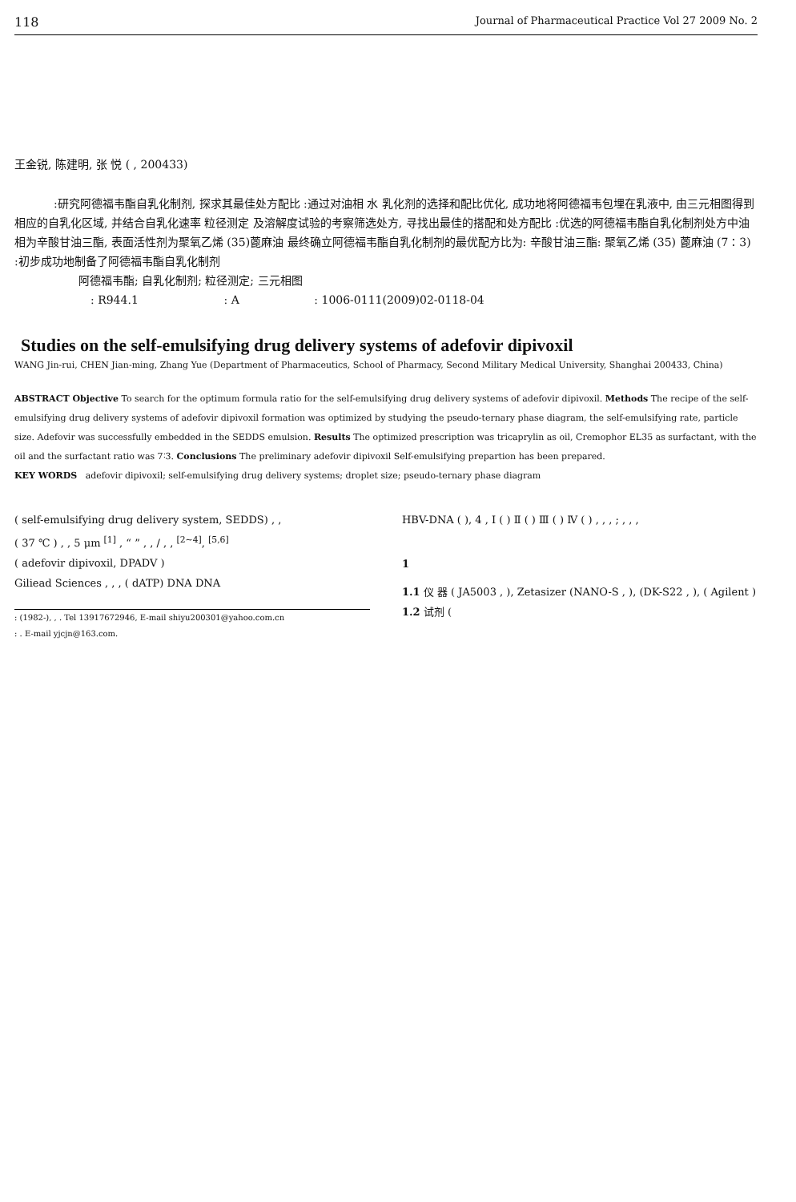118 Journal of Pharmaceutical Practice Vol 27 2009 No. 2
王金锐, 陈建明, 张 悦 ( , 200433)
:研究阿德福韦酯自乳化制剂, 探求其最佳处方配比 :通过对油相 水 乳化剂的选择和配比优化, 成功地将阿德福韦包埋在乳液中, 由三元相图得到相应的自乳化区域, 并结合自乳化速率 粒径测定 及溶解度试验的考察筛选处方, 寻找出最佳的搭配和处方配比 :优选的阿德福韦酯自乳化制剂处方中油相为辛酸甘油三酯, 表面活性剂为聚氧乙烯 (35)蓖麻油 最终确立阿德福韦酯自乳化制剂的最优配方比为: 辛酸甘油三酯: 聚氧乙烯 (35) 蓖麻油 (7∶3) :初步成功地制备了阿德福韦酯自乳化制剂
阿德福韦酯; 自乳化制剂; 粒径测定; 三元相图
: R944.1 : A : 1006-0111(2009)02-0118-04
Studies on the self-emulsifying drug delivery systems of adefovir dipivoxil
WANG Jin-rui, CHEN Jian-ming, Zhang Yue (Department of Pharmaceutics, School of Pharmacy, Second Military Medical University, Shanghai 200433, China)
ABSTRACT Objective To search for the optimum formula ratio for the self-emulsifying drug delivery systems of adefovir dipivoxil. Methods The recipe of the self-emulsifying drug delivery systems of adefovir dipivoxil formation was optimized by studying the pseudo-ternary phase diagram, the self-emulsifying rate, particle size. Adefovir was successfully embedded in the SEDDS emulsion. Results The optimized prescription was tricaprylin as oil, Cremophor EL35 as surfactant, with the oil and the surfactant ratio was 7∶3. Conclusions The preliminary adefovir dipivoxil Self-emulsifying prepartion has been prepared.
KEY WORDS adefovir dipivoxil; self-emulsifying drug delivery systems; droplet size; pseudo-ternary phase diagram
( self-emulsifying drug delivery system, SEDDS) , ,
( 37 ℃ ) , , 5 μm <sup>[1]</sup> , “ ” , , / , , <sup>[2~4]</sup>, <sup>[5,6]</sup>
( adefovir dipivoxil, DPADV )
Giliead Sciences , , , ( dATP) DNA DNA
: (1982-), , . Tel 13917672946, E-mail shiyu200301@yahoo.com.cn
: . E-mail yjcjn@163.com.
HBV-DNA ( ), 4 , Ⅰ ( ) Ⅱ ( ) Ⅲ ( ) Ⅳ ( ) , , , ; , , ,
1
1.1 仪 器 ( JA5003 , ), Zetasizer (NANO-S , ), (DK-S22 , ), ( Agilent )
1.2 试剂 (